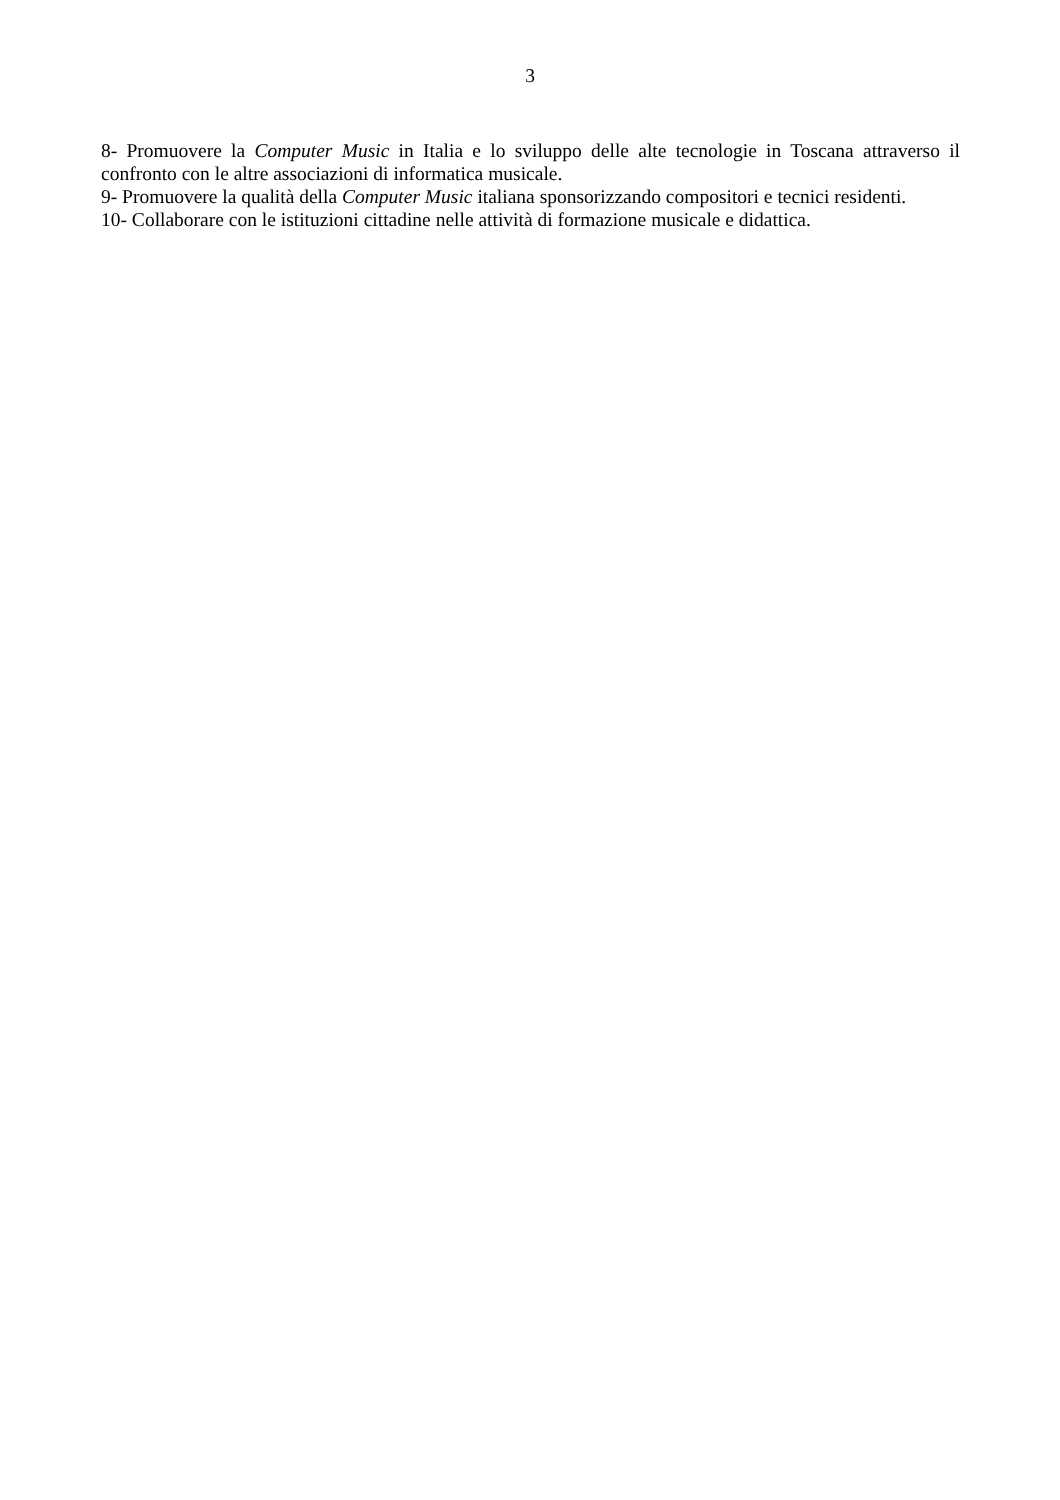3
8- Promuovere la Computer Music in Italia e lo sviluppo delle alte tecnologie in Toscana attraverso il confronto con le altre associazioni di informatica musicale.
9- Promuovere la qualità della Computer Music italiana sponsorizzando compositori e tecnici residenti.
10- Collaborare con le istituzioni cittadine nelle attività di formazione musicale e didattica.